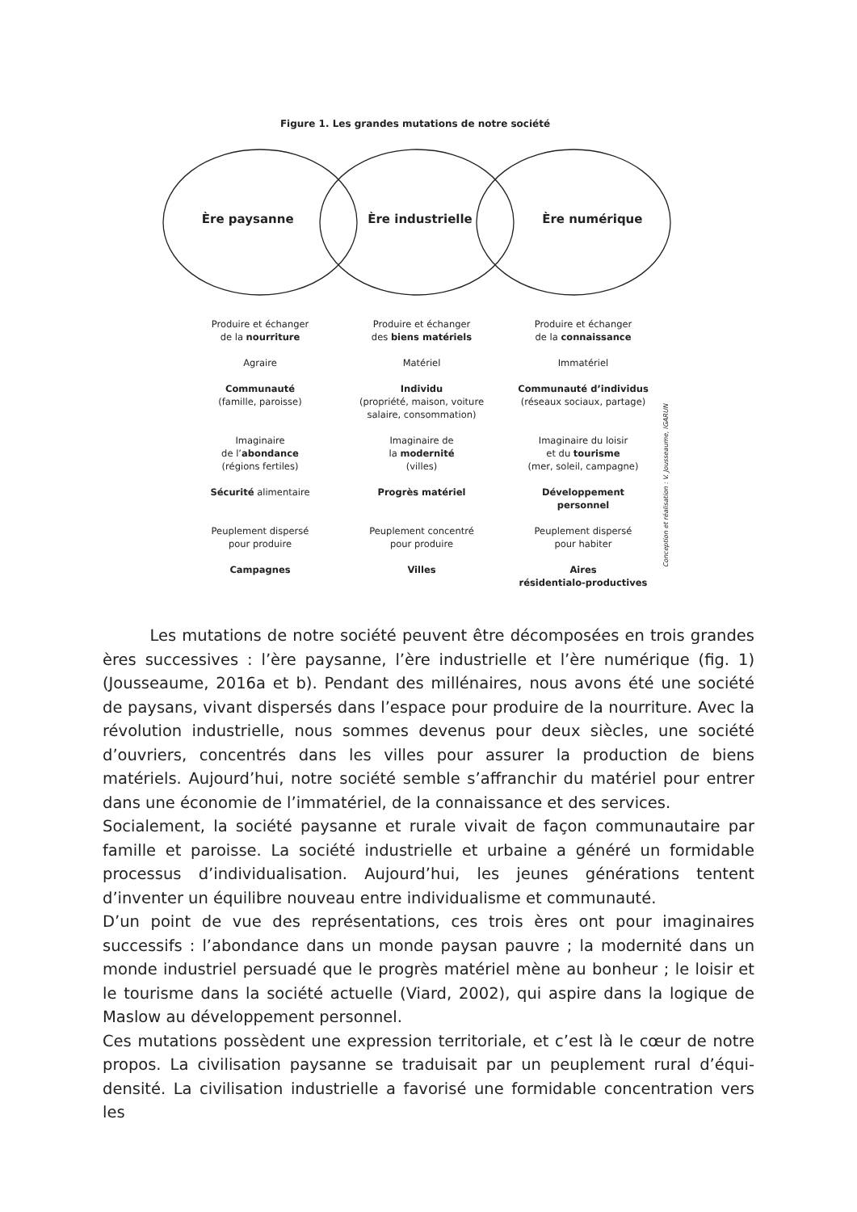Figure 1. Les grandes mutations de notre société
Ère paysanne Ère industrielle Ère numérique
Produire et échanger
de la nourriture
Produire et échanger
des biens matériels
Produire et échanger
de la connaissance
Agraire
Matériel
Immatériel
Communauté
(famille, paroisse)
Individu
(propriété, maison, voiture
salaire, consommation)
Communauté d’individus
(réseaux sociaux, partage)
Imaginaire
de l’abondance
(régions fertiles)
Imaginaire de
la modernité
(villes)
Imaginaire du loisir
et du tourisme
(mer, soleil, campagne)
Sécurité alimentaire
Progrès matériel
Développement
personnel
Peuplement dispersé
pour produire
Peuplement concentré
pour produire
Peuplement dispersé
pour habiter
Campagnes
Villes
Aires
résidentialo-productives
Conception et réalisation : V. Jousseaume, IGARUN
   Les mutations de notre société peuvent être décomposées en trois grandes ères successives : l’ère paysanne, l’ère industrielle et l’ère numérique (fig. 1) (Jousseaume, 2016a et b). Pendant des millénaires, nous avons été une société de paysans, vivant dispersés dans l’espace pour produire de la nourriture. Avec la révolution industrielle, nous sommes devenus pour deux siècles, une société d’ouvriers, concentrés dans les villes pour assurer la production de biens matériels. Aujourd’hui, notre société semble s’affranchir du matériel pour entrer dans une économie de l’immatériel, de la connaissance et des services.
Socialement, la société paysanne et rurale vivait de façon communautaire par famille et paroisse. La société industrielle et urbaine a généré un formidable processus d’individualisation. Aujourd’hui, les jeunes générations tentent d’inventer un équilibre nouveau entre individualisme et communauté.
D’un point de vue des représentations, ces trois ères ont pour imaginaires successifs : l’abondance dans un monde paysan pauvre ; la modernité dans un monde industriel persuadé que le progrès matériel mène au bonheur ; le loisir et le tourisme dans la société actuelle (Viard, 2002), qui aspire dans la logique de Maslow au développement personnel.
Ces mutations possèdent une expression territoriale, et c’est là le cœur de notre propos. La civilisation paysanne se traduisait par un peuplement rural d’équi-densité. La civilisation industrielle a favorisé une formidable concentration vers les